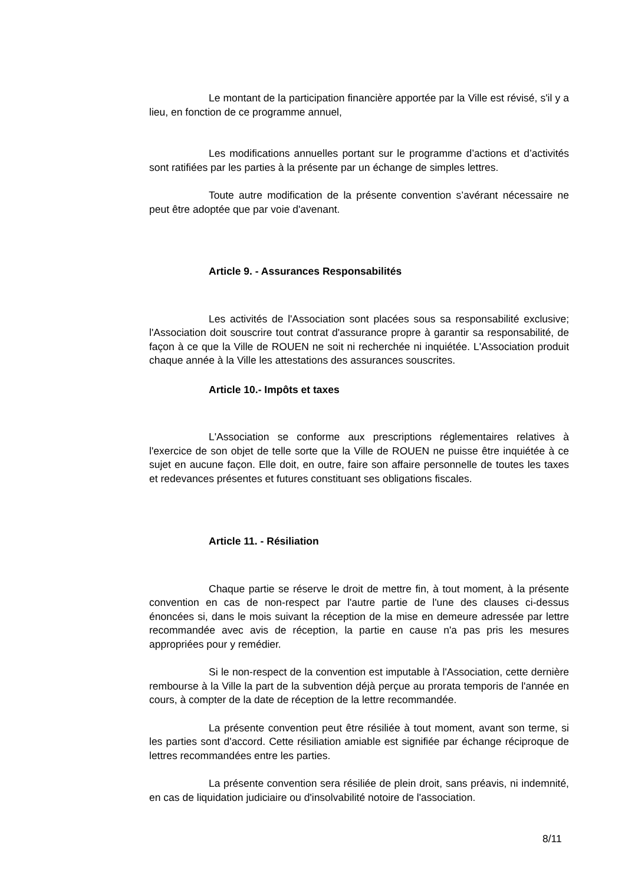Le montant de la participation financière apportée par la Ville est révisé, s'il y a lieu, en fonction de ce programme annuel,
Les modifications annuelles portant sur le programme d’actions et d’activités sont ratifiées par les parties à la présente par un échange de simples lettres.
Toute autre modification de la présente convention s’avérant nécessaire ne peut être adoptée que par voie d'avenant.
Article 9. - Assurances Responsabilités
Les activités de l'Association sont placées sous sa responsabilité exclusive; l'Association doit souscrire tout contrat d'assurance propre à garantir sa responsabilité, de façon à ce que la Ville de ROUEN ne soit ni recherchée ni inquiétée. L'Association produit chaque année à la Ville les attestations des assurances souscrites.
Article 10.- Impôts et taxes
L'Association se conforme aux prescriptions réglementaires relatives à l'exercice de son objet de telle sorte que la Ville de ROUEN ne puisse être inquiétée à ce sujet en aucune façon. Elle doit, en outre, faire son affaire personnelle de toutes les taxes et redevances présentes et futures constituant ses obligations fiscales.
Article 11. - Résiliation
Chaque partie se réserve le droit de mettre fin, à tout moment, à la présente convention en cas de non-respect par l'autre partie de l'une des clauses ci-dessus énoncées si, dans le mois suivant la réception de la mise en demeure adressée par lettre recommandée avec avis de réception, la partie en cause n'a pas pris les mesures appropriées pour y remédier.
Si le non-respect de la convention est imputable à l'Association, cette dernière rembourse à la Ville la part de la subvention déjà perçue au prorata temporis de l'année en cours, à compter de la date de réception de la lettre recommandée.
La présente convention peut être résiliée à tout moment, avant son terme, si les parties sont d'accord. Cette résiliation amiable est signifiée par échange réciproque de lettres recommandées entre les parties.
La présente convention sera résiliée de plein droit, sans préavis, ni indemnité, en cas de liquidation judiciaire ou d'insolvabilité notoire de l'association.
8/11